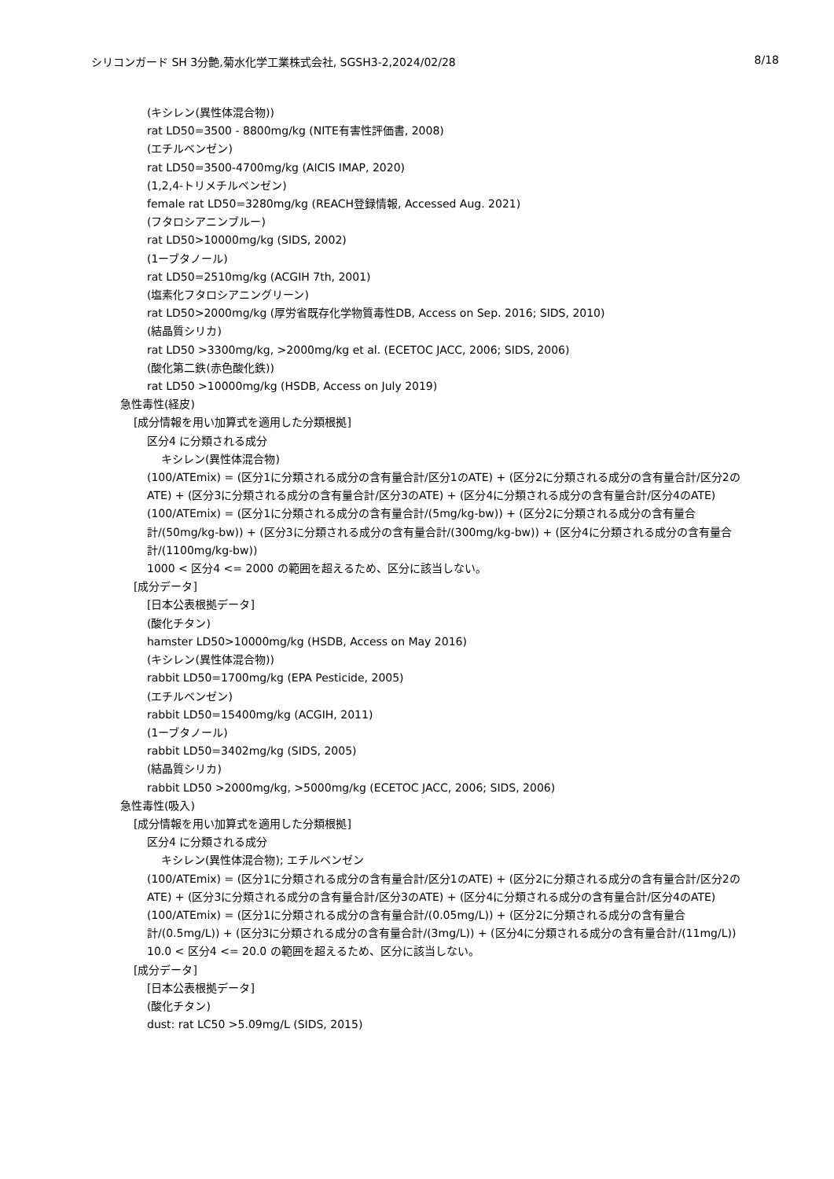シリコンガード SH 3分艶,菊水化学工業株式会社, SGSH3-2,2024/02/28 8/18
(キシレン(異性体混合物))
rat LD50=3500 - 8800mg/kg (NITE有害性評価書, 2008)
(エチルベンゼン)
rat LD50=3500-4700mg/kg (AICIS IMAP, 2020)
(1,2,4-トリメチルベンゼン)
female rat LD50=3280mg/kg (REACH登録情報, Accessed Aug. 2021)
(フタロシアニンブルー)
rat LD50>10000mg/kg (SIDS, 2002)
(1ーブタノール)
rat LD50=2510mg/kg (ACGIH 7th, 2001)
(塩素化フタロシアニングリーン)
rat LD50>2000mg/kg (厚労省既存化学物質毒性DB, Access on Sep. 2016; SIDS, 2010)
(結晶質シリカ)
rat LD50 >3300mg/kg, >2000mg/kg et al. (ECETOC JACC, 2006; SIDS, 2006)
(酸化第二鉄(赤色酸化鉄))
rat LD50 >10000mg/kg (HSDB, Access on July 2019)
急性毒性(経皮)
[成分情報を用い加算式を適用した分類根拠]
区分4 に分類される成分
キシレン(異性体混合物)
(100/ATEmix) = (区分1に分類される成分の含有量合計/区分1のATE) + (区分2に分類される成分の含有量合計/区分2のATE) + (区分3に分類される成分の含有量合計/区分3のATE) + (区分4に分類される成分の含有量合計/区分4のATE)
(100/ATEmix) = (区分1に分類される成分の含有量合計/(5mg/kg-bw)) + (区分2に分類される成分の含有量合計/(50mg/kg-bw)) + (区分3に分類される成分の含有量合計/(300mg/kg-bw)) + (区分4に分類される成分の含有量合計/(1100mg/kg-bw))
1000 < 区分4 <= 2000 の範囲を超えるため、区分に該当しない。
[成分データ]
[日本公表根拠データ]
(酸化チタン)
hamster LD50>10000mg/kg (HSDB, Access on May 2016)
(キシレン(異性体混合物))
rabbit LD50=1700mg/kg (EPA Pesticide, 2005)
(エチルベンゼン)
rabbit LD50=15400mg/kg (ACGIH, 2011)
(1ーブタノール)
rabbit LD50=3402mg/kg (SIDS, 2005)
(結晶質シリカ)
rabbit LD50 >2000mg/kg, >5000mg/kg (ECETOC JACC, 2006; SIDS, 2006)
急性毒性(吸入)
[成分情報を用い加算式を適用した分類根拠]
区分4 に分類される成分
キシレン(異性体混合物); エチルベンゼン
(100/ATEmix) = (区分1に分類される成分の含有量合計/区分1のATE) + (区分2に分類される成分の含有量合計/区分2のATE) + (区分3に分類される成分の含有量合計/区分3のATE) + (区分4に分類される成分の含有量合計/区分4のATE)
(100/ATEmix) = (区分1に分類される成分の含有量合計/(0.05mg/L)) + (区分2に分類される成分の含有量合計/(0.5mg/L)) + (区分3に分類される成分の含有量合計/(3mg/L)) + (区分4に分類される成分の含有量合計/(11mg/L))
10.0 < 区分4 <= 20.0 の範囲を超えるため、区分に該当しない。
[成分データ]
[日本公表根拠データ]
(酸化チタン)
dust: rat LC50 >5.09mg/L (SIDS, 2015)